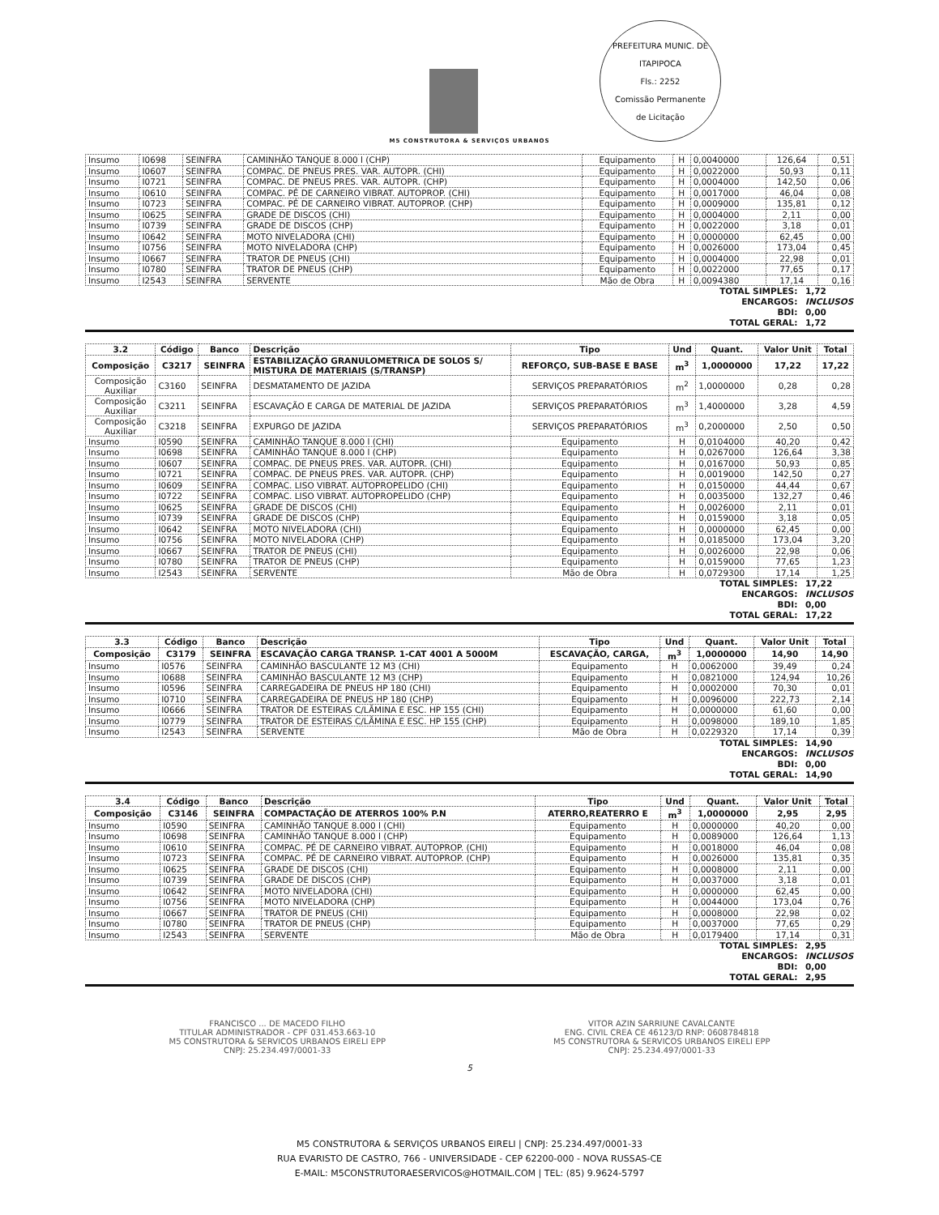M5 CONSTRUTORA & SERVIÇOS URBANOS
PREFEITURA MUNIC. DE ITAPIPOCA
Fls.: 2252
Comissão Permanente
de Licitação
| Insumo | I0698 | SEINFRA | CAMINHÃO TANQUE 8.000 l (CHP) | Equipamento | H | 0,0040000 | 126,64 | 0,51 |
| Insumo | I0607 | SEINFRA | COMPAC. DE PNEUS PRES. VAR. AUTOPR. (CHI) | Equipamento | H | 0,0022000 | 50,93 | 0,11 |
| Insumo | I0721 | SEINFRA | COMPAC. DE PNEUS PRES. VAR. AUTOPR. (CHP) | Equipamento | H | 0,0004000 | 142,50 | 0,06 |
| Insumo | I0610 | SEINFRA | COMPAC. PÉ DE CARNEIRO VIBRAT. AUTOPROP. (CHI) | Equipamento | H | 0,0017000 | 46,04 | 0,08 |
| Insumo | I0723 | SEINFRA | COMPAC. PÉ DE CARNEIRO VIBRAT. AUTOPROP. (CHP) | Equipamento | H | 0,0009000 | 135,81 | 0,12 |
| Insumo | I0625 | SEINFRA | GRADE DE DISCOS (CHI) | Equipamento | H | 0,0004000 | 2,11 | 0,00 |
| Insumo | I0739 | SEINFRA | GRADE DE DISCOS (CHP) | Equipamento | H | 0,0022000 | 3,18 | 0,01 |
| Insumo | I0642 | SEINFRA | MOTO NIVELADORA (CHI) | Equipamento | H | 0,0000000 | 62,45 | 0,00 |
| Insumo | I0756 | SEINFRA | MOTO NIVELADORA (CHP) | Equipamento | H | 0,0026000 | 173,04 | 0,45 |
| Insumo | I0667 | SEINFRA | TRATOR DE PNEUS (CHI) | Equipamento | H | 0,0004000 | 22,98 | 0,01 |
| Insumo | I0780 | SEINFRA | TRATOR DE PNEUS (CHP) | Equipamento | H | 0,0022000 | 77,65 | 0,17 |
| Insumo | I2543 | SEINFRA | SERVENTE | Mão de Obra | H | 0,0094380 | 17,14 | 0,16 |
TOTAL SIMPLES: 1,72
ENCARGOS: INCLUSOS
BDI: 0,00
TOTAL GERAL: 1,72
| 3.2 | Código | Banco | Descrição | Tipo | Und | Quant. | Valor Unit | Total |
| --- | --- | --- | --- | --- | --- | --- | --- | --- |
| Composição | C3217 | SEINFRA | ESTABILIZAÇÃO GRANULOMETRICA DE SOLOS S/ MISTURA DE MATERIAIS (S/TRANSP) | REFORÇO, SUB-BASE E BASE | m<sup>3</sup> | 1,0000000 | 17,22 | 17,22 |
| Composição Auxiliar | C3160 | SEINFRA | DESMATAMENTO DE JAZIDA | SERVIÇOS PREPARATÓRIOS | m<sup>2</sup> | 1,0000000 | 0,28 | 0,28 |
| Composição Auxiliar | C3211 | SEINFRA | ESCAVAÇÃO E CARGA DE MATERIAL DE JAZIDA | SERVIÇOS PREPARATÓRIOS | m<sup>3</sup> | 1,4000000 | 3,28 | 4,59 |
| Composição Auxiliar | C3218 | SEINFRA | EXPURGO DE JAZIDA | SERVIÇOS PREPARATÓRIOS | m<sup>3</sup> | 0,2000000 | 2,50 | 0,50 |
| Insumo | I0590 | SEINFRA | CAMINHÃO TANQUE 8.000 l (CHI) | Equipamento | H | 0,0104000 | 40,20 | 0,42 |
| Insumo | I0698 | SEINFRA | CAMINHÃO TANQUE 8.000 l (CHP) | Equipamento | H | 0,0267000 | 126,64 | 3,38 |
| Insumo | I0607 | SEINFRA | COMPAC. DE PNEUS PRES. VAR. AUTOPR. (CHI) | Equipamento | H | 0,0167000 | 50,93 | 0,85 |
| Insumo | I0721 | SEINFRA | COMPAC. DE PNEUS PRES. VAR. AUTOPR. (CHP) | Equipamento | H | 0,0019000 | 142,50 | 0,27 |
| Insumo | I0609 | SEINFRA | COMPAC. LISO VIBRAT. AUTOPROPELIDO (CHI) | Equipamento | H | 0,0150000 | 44,44 | 0,67 |
| Insumo | I0722 | SEINFRA | COMPAC. LISO VIBRAT. AUTOPROPELIDO (CHP) | Equipamento | H | 0,0035000 | 132,27 | 0,46 |
| Insumo | I0625 | SEINFRA | GRADE DE DISCOS (CHI) | Equipamento | H | 0,0026000 | 2,11 | 0,01 |
| Insumo | I0739 | SEINFRA | GRADE DE DISCOS (CHP) | Equipamento | H | 0,0159000 | 3,18 | 0,05 |
| Insumo | I0642 | SEINFRA | MOTO NIVELADORA (CHI) | Equipamento | H | 0,0000000 | 62,45 | 0,00 |
| Insumo | I0756 | SEINFRA | MOTO NIVELADORA (CHP) | Equipamento | H | 0,0185000 | 173,04 | 3,20 |
| Insumo | I0667 | SEINFRA | TRATOR DE PNEUS (CHI) | Equipamento | H | 0,0026000 | 22,98 | 0,06 |
| Insumo | I0780 | SEINFRA | TRATOR DE PNEUS (CHP) | Equipamento | H | 0,0159000 | 77,65 | 1,23 |
| Insumo | I2543 | SEINFRA | SERVENTE | Mão de Obra | H | 0,0729300 | 17,14 | 1,25 |
TOTAL SIMPLES: 17,22
ENCARGOS: INCLUSOS
BDI: 0,00
TOTAL GERAL: 17,22
| 3.3 | Código | Banco | Descrição | Tipo | Und | Quant. | Valor Unit | Total |
| --- | --- | --- | --- | --- | --- | --- | --- | --- |
| Composição | C3179 | SEINFRA | ESCAVAÇÃO CARGA TRANSP. 1-CAT 4001 A 5000M | ESCAVAÇÃO, CARGA, | m<sup>3</sup> | 1,0000000 | 14,90 | 14,90 |
| Insumo | I0576 | SEINFRA | CAMINHÃO BASCULANTE 12 M3 (CHI) | Equipamento | H | 0,0062000 | 39,49 | 0,24 |
| Insumo | I0688 | SEINFRA | CAMINHÃO BASCULANTE 12 M3 (CHP) | Equipamento | H | 0,0821000 | 124,94 | 10,26 |
| Insumo | I0596 | SEINFRA | CARREGADEIRA DE PNEUS HP 180 (CHI) | Equipamento | H | 0,0002000 | 70,30 | 0,01 |
| Insumo | I0710 | SEINFRA | CARREGADEIRA DE PNEUS HP 180 (CHP) | Equipamento | H | 0,0096000 | 222,73 | 2,14 |
| Insumo | I0666 | SEINFRA | TRATOR DE ESTEIRAS C/LÂMINA E ESC. HP 155 (CHI) | Equipamento | H | 0,0000000 | 61,60 | 0,00 |
| Insumo | I0779 | SEINFRA | TRATOR DE ESTEIRAS C/LÂMINA E ESC. HP 155 (CHP) | Equipamento | H | 0,0098000 | 189,10 | 1,85 |
| Insumo | I2543 | SEINFRA | SERVENTE | Mão de Obra | H | 0,0229320 | 17,14 | 0,39 |
TOTAL SIMPLES: 14,90
ENCARGOS: INCLUSOS
BDI: 0,00
TOTAL GERAL: 14,90
| 3.4 | Código | Banco | Descrição | Tipo | Und | Quant. | Valor Unit | Total |
| --- | --- | --- | --- | --- | --- | --- | --- | --- |
| Composição | C3146 | SEINFRA | COMPACTAÇÃO DE ATERROS 100% P.N | ATERRO,REATERRO E | m<sup>3</sup> | 1,0000000 | 2,95 | 2,95 |
| Insumo | I0590 | SEINFRA | CAMINHÃO TANQUE 8.000 l (CHI) | Equipamento | H | 0,0000000 | 40,20 | 0,00 |
| Insumo | I0698 | SEINFRA | CAMINHÃO TANQUE 8.000 l (CHP) | Equipamento | H | 0,0089000 | 126,64 | 1,13 |
| Insumo | I0610 | SEINFRA | COMPAC. PÉ DE CARNEIRO VIBRAT. AUTOPROP. (CHI) | Equipamento | H | 0,0018000 | 46,04 | 0,08 |
| Insumo | I0723 | SEINFRA | COMPAC. PÉ DE CARNEIRO VIBRAT. AUTOPROP. (CHP) | Equipamento | H | 0,0026000 | 135,81 | 0,35 |
| Insumo | I0625 | SEINFRA | GRADE DE DISCOS (CHI) | Equipamento | H | 0,0008000 | 2,11 | 0,00 |
| Insumo | I0739 | SEINFRA | GRADE DE DISCOS (CHP) | Equipamento | H | 0,0037000 | 3,18 | 0,01 |
| Insumo | I0642 | SEINFRA | MOTO NIVELADORA (CHI) | Equipamento | H | 0,0000000 | 62,45 | 0,00 |
| Insumo | I0756 | SEINFRA | MOTO NIVELADORA (CHP) | Equipamento | H | 0,0044000 | 173,04 | 0,76 |
| Insumo | I0667 | SEINFRA | TRATOR DE PNEUS (CHI) | Equipamento | H | 0,0008000 | 22,98 | 0,02 |
| Insumo | I0780 | SEINFRA | TRATOR DE PNEUS (CHP) | Equipamento | H | 0,0037000 | 77,65 | 0,29 |
| Insumo | I2543 | SEINFRA | SERVENTE | Mão de Obra | H | 0,0179400 | 17,14 | 0,31 |
TOTAL SIMPLES: 2,95
ENCARGOS: INCLUSOS
BDI: 0,00
TOTAL GERAL: 2,95
FRANCISCO ... DE MACEDO FILHO
TITULAR ADMINISTRADOR - CPF 031.453.663-10
M5 CONSTRUTORA & SERVICOS URBANOS EIRELI EPP
CNPJ: 25.234.497/0001-33
VITOR AZIN SARRIUNE CAVALCANTE
ENG. CIVIL CREA CE 46123/D RNP: 0608784818
M5 CONSTRUTORA & SERVICOS URBANOS EIRELI EPP
CNPJ: 25.234.497/0001-33
5
M5 CONSTRUTORA & SERVIÇOS URBANOS EIRELI | CNPJ: 25.234.497/0001-33
RUA EVARISTO DE CASTRO, 766 - UNIVERSIDADE - CEP 62200-000 - NOVA RUSSAS-CE
E-MAIL: M5CONSTRUTORAESERVICOS@HOTMAIL.COM | TEL: (85) 9.9624-5797